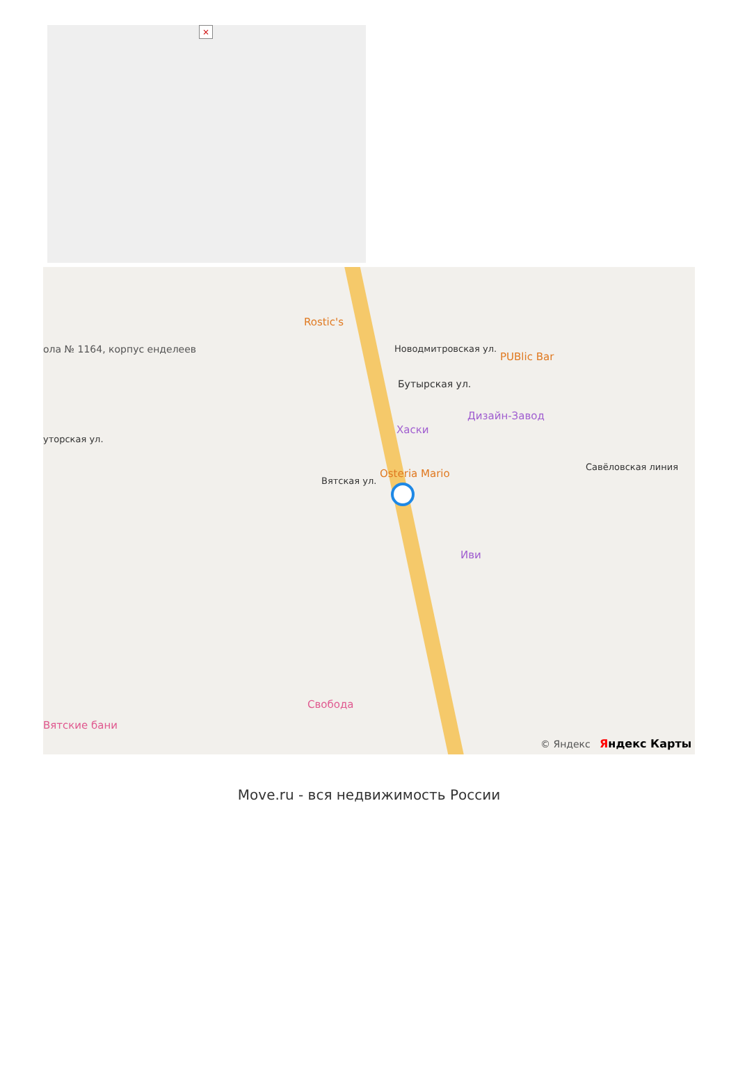×
Rostic's
PUBlic Bar
Бутырская ул.
Новодмитровская ул.
Дизайн-Завод
Хаски
Osteria Mario
Иви
Свобода
Вятские бани
ола № 1164, корпус енделеев
Вятская ул.
уторская ул.
Савёловская линия
© Яндекс Яндекс Карты
Move.ru - вся недвижимость России